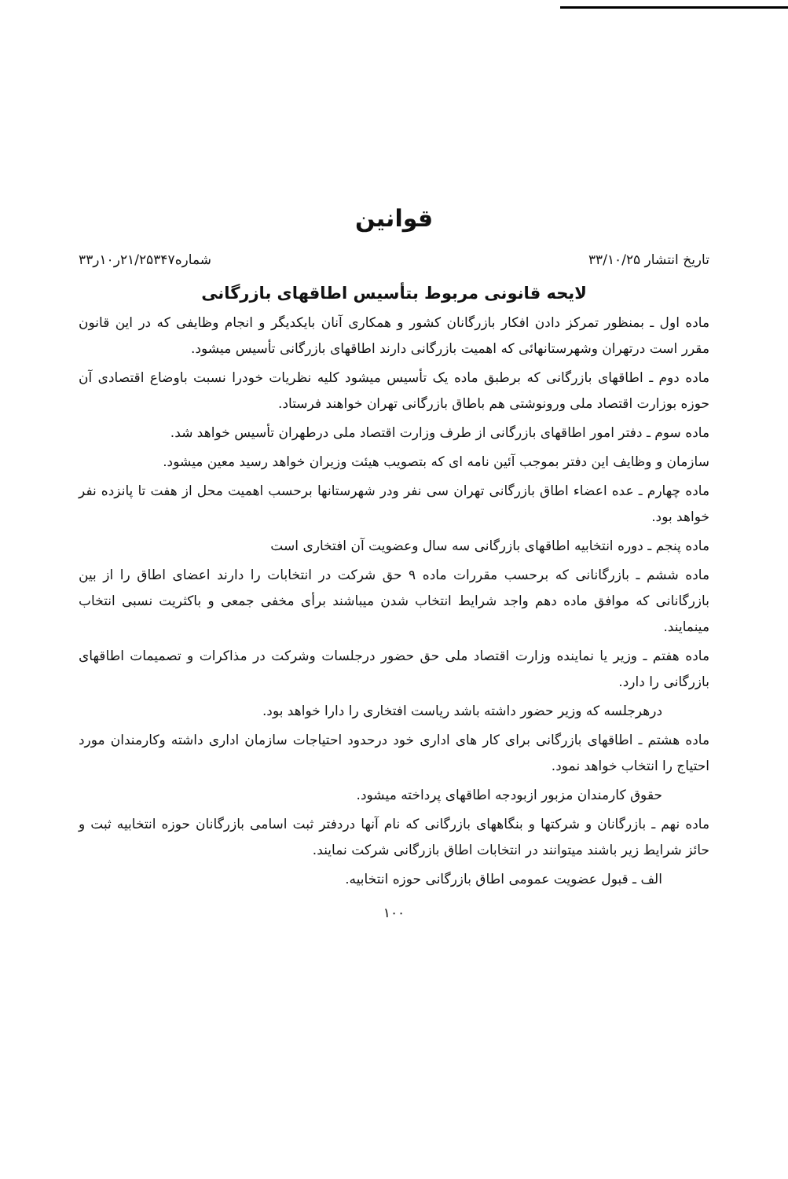قوانین
تاریخ انتشار ۳۳/۱۰/۲۵ شماره۲۱/۲۵۳۴۷ر۱۰ر۳۳
لایحه قانونی مربوط بتأسیس اطاقهای بازرگانی
ماده اول ـ بمنظور تمرکز دادن افکار بازرگانان کشور و همکاری آنان بایکدیگر و انجام وظایفی که در این قانون مقرر است درتهران وشهرستانهائی که اهمیت بازرگانی دارند اطاقهای بازرگانی تأسیس میشود.
ماده دوم ـ اطاقهای بازرگانی که برطبق ماده یک تأسیس میشود کلیه نظریات خودرا نسبت باوضاع اقتصادی آن حوزه بوزارت اقتصاد ملی ورونوشتی هم باطاق بازرگانی تهران خواهند فرستاد.
ماده سوم ـ دفتر امور اطاقهای بازرگانی از طرف وزارت اقتصاد ملی درطهران تأسیس خواهد شد.
سازمان و وظایف این دفتر بموجب آئین نامه ای که بتصویب هیئت وزیران خواهد رسید معین میشود.
ماده چهارم ـ عده اعضاء اطاق بازرگانی تهران سی نفر ودر شهرستانها برحسب اهمیت محل از هفت تا پانزده نفر خواهد بود.
ماده پنجم ـ دوره انتخابیه اطاقهای بازرگانی سه سال وعضویت آن افتخاری است
ماده ششم ـ بازرگانانی که برحسب مقررات ماده ۹ حق شرکت در انتخابات را دارند اعضای اطاق را از بین بازرگانانی که موافق ماده دهم واجد شرایط انتخاب شدن میباشند برأی مخفی جمعی و باکثریت نسبی انتخاب مینمایند.
ماده هفتم ـ وزیر یا نماینده وزارت اقتصاد ملی حق حضور درجلسات وشرکت در مذاکرات و تصمیمات اطاقهای بازرگانی را دارد.
درهرجلسه که وزیر حضور داشته باشد ریاست افتخاری را دارا خواهد بود.
ماده هشتم ـ اطاقهای بازرگانی برای کار های اداری خود درحدود احتیاجات سازمان اداری داشته وکارمندان مورد احتیاج را انتخاب خواهد نمود.
حقوق کارمندان مزبور ازبودجه اطاقهای پرداخته میشود.
ماده نهم ـ بازرگانان و شرکتها و بنگاههای بازرگانی که نام آنها دردفتر ثبت اسامی بازرگانان حوزه انتخابیه ثبت و حائز شرایط زیر باشند میتوانند در انتخابات اطاق بازرگانی شرکت نمایند.
الف ـ قبول عضویت عمومی اطاق بازرگانی حوزه انتخابیه.
۱۰۰